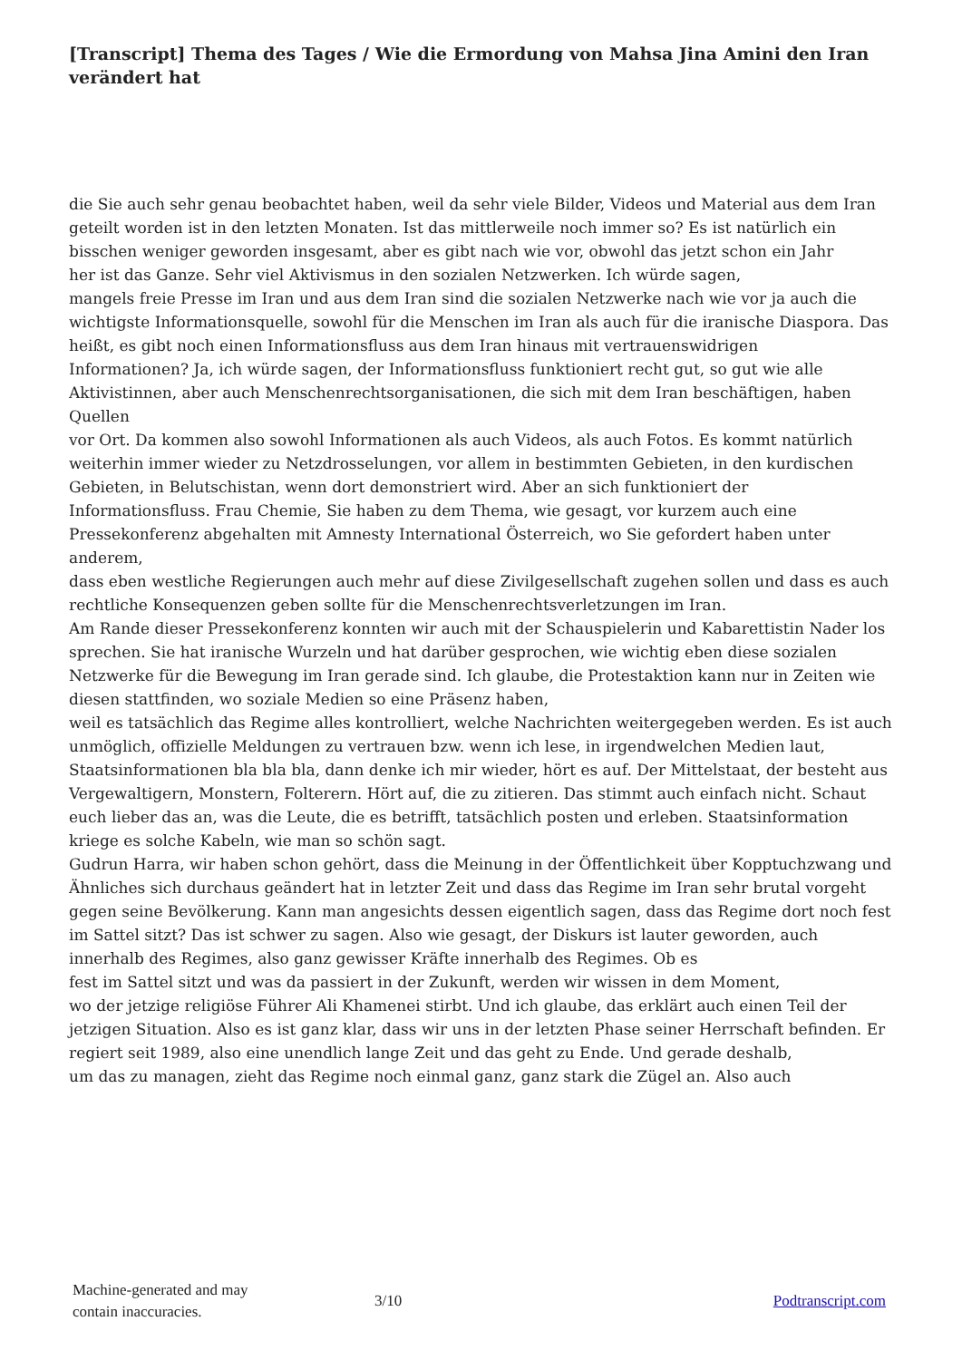[Transcript] Thema des Tages / Wie die Ermordung von Mahsa Jina Amini den Iran verändert hat
die Sie auch sehr genau beobachtet haben, weil da sehr viele Bilder, Videos und Material aus dem Iran geteilt worden ist in den letzten Monaten. Ist das mittlerweile noch immer so? Es ist natürlich ein bisschen weniger geworden insgesamt, aber es gibt nach wie vor, obwohl das jetzt schon ein Jahr
her ist das Ganze. Sehr viel Aktivismus in den sozialen Netzwerken. Ich würde sagen,
mangels freie Presse im Iran und aus dem Iran sind die sozialen Netzwerke nach wie vor ja auch die wichtigste Informationsquelle, sowohl für die Menschen im Iran als auch für die iranische Diaspora. Das heißt, es gibt noch einen Informationsfluss aus dem Iran hinaus mit vertrauenswidrigen
Informationen? Ja, ich würde sagen, der Informationsfluss funktioniert recht gut, so gut wie alle Aktivistinnen, aber auch Menschenrechtsorganisationen, die sich mit dem Iran beschäftigen, haben Quellen
vor Ort. Da kommen also sowohl Informationen als auch Videos, als auch Fotos. Es kommt natürlich weiterhin immer wieder zu Netzdrosselungen, vor allem in bestimmten Gebieten, in den kurdischen Gebieten, in Belutschistan, wenn dort demonstriert wird. Aber an sich funktioniert der Informationsfluss. Frau Chemie, Sie haben zu dem Thema, wie gesagt, vor kurzem auch eine Pressekonferenz abgehalten mit Amnesty International Österreich, wo Sie gefordert haben unter anderem,
dass eben westliche Regierungen auch mehr auf diese Zivilgesellschaft zugehen sollen und dass es auch rechtliche Konsequenzen geben sollte für die Menschenrechtsverletzungen im Iran.
Am Rande dieser Pressekonferenz konnten wir auch mit der Schauspielerin und Kabarettistin Nader los sprechen. Sie hat iranische Wurzeln und hat darüber gesprochen, wie wichtig eben diese sozialen Netzwerke für die Bewegung im Iran gerade sind. Ich glaube, die Protestaktion kann nur in Zeiten wie diesen stattfinden, wo soziale Medien so eine Präsenz haben,
weil es tatsächlich das Regime alles kontrolliert, welche Nachrichten weitergegeben werden. Es ist auch unmöglich, offizielle Meldungen zu vertrauen bzw. wenn ich lese, in irgendwelchen Medien laut,
Staatsinformationen bla bla bla, dann denke ich mir wieder, hört es auf. Der Mittelstaat, der besteht aus Vergewaltigern, Monstern, Folterern. Hört auf, die zu zitieren. Das stimmt auch einfach nicht. Schaut euch lieber das an, was die Leute, die es betrifft, tatsächlich posten und erleben. Staatsinformation kriege es solche Kabeln, wie man so schön sagt.
Gudrun Harra, wir haben schon gehört, dass die Meinung in der Öffentlichkeit über Kopptuchzwang und Ähnliches sich durchaus geändert hat in letzter Zeit und dass das Regime im Iran sehr brutal vorgeht gegen seine Bevölkerung. Kann man angesichts dessen eigentlich sagen, dass das Regime dort noch fest im Sattel sitzt? Das ist schwer zu sagen. Also wie gesagt, der Diskurs ist lauter geworden, auch innerhalb des Regimes, also ganz gewisser Kräfte innerhalb des Regimes. Ob es
fest im Sattel sitzt und was da passiert in der Zukunft, werden wir wissen in dem Moment,
wo der jetzige religiöse Führer Ali Khamenei stirbt. Und ich glaube, das erklärt auch einen Teil der jetzigen Situation. Also es ist ganz klar, dass wir uns in der letzten Phase seiner Herrschaft befinden. Er regiert seit 1989, also eine unendlich lange Zeit und das geht zu Ende. Und gerade deshalb,
um das zu managen, zieht das Regime noch einmal ganz, ganz stark die Zügel an. Also auch
Machine-generated and may
contain inaccuracies.
3/10 Podtranscript.com